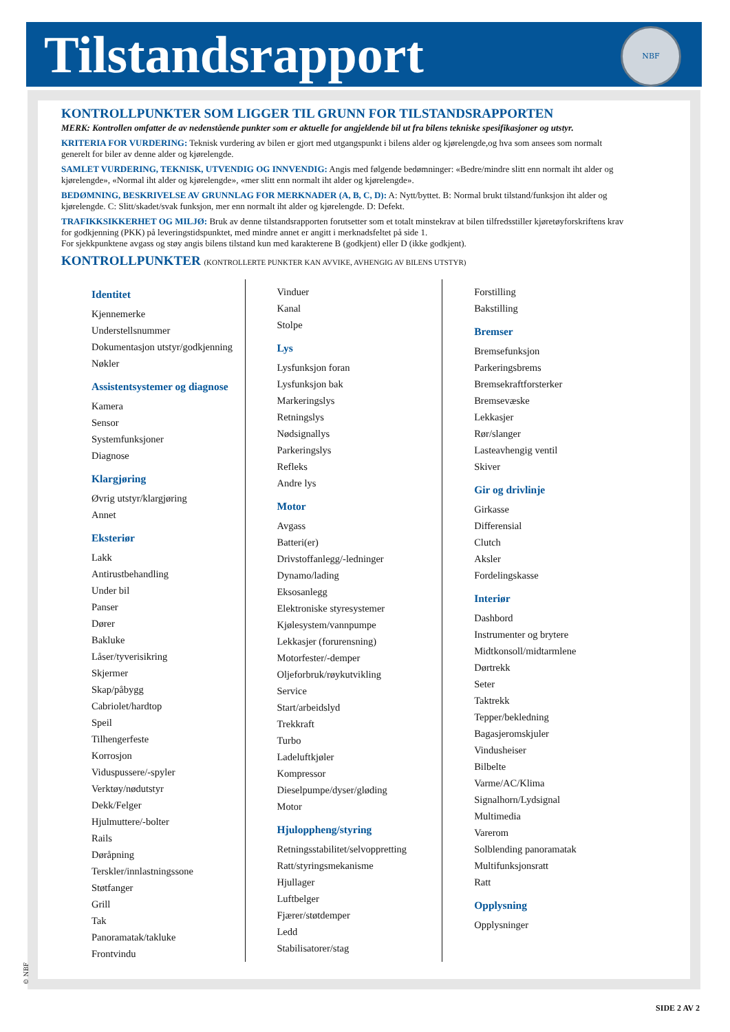Tilstandsrapport
NBF
KONTROLLPUNKTER SOM LIGGER TIL GRUNN FOR TILSTANDSRAPPORTEN
MERK: Kontrollen omfatter de av nedenstående punkter som er aktuelle for angjeldende bil ut fra bilens tekniske spesifikasjoner og utstyr.
KRITERIA FOR VURDERING: Teknisk vurdering av bilen er gjort med utgangspunkt i bilens alder og kjørelengde,og hva som ansees som normalt generelt for biler av denne alder og kjørelengde.
SAMLET VURDERING, TEKNISK, UTVENDIG OG INNVENDIG: Angis med følgende bedømninger: «Bedre/mindre slitt enn normalt iht alder og kjørelengde», «Normal iht alder og kjørelengde», «mer slitt enn normalt iht alder og kjørelengde».
BEDØMNING, BESKRIVELSE AV GRUNNLAG FOR MERKNADER (A, B, C, D): A: Nytt/byttet. B: Normal brukt tilstand/funksjon iht alder og kjørelengde. C: Slitt/skadet/svak funksjon, mer enn normalt iht alder og kjørelengde. D: Defekt.
TRAFIKKSIKKERHET OG MILJØ: Bruk av denne tilstandsrapporten forutsetter som et totalt minstekrav at bilen tilfredsstiller kjøretøyforskriftens krav for godkjenning (PKK) på leveringstidspunktet, med mindre annet er angitt i merknadsfeltet på side 1.
For sjekkpunktene avgass og støy angis bilens tilstand kun med karakterene B (godkjent) eller D (ikke godkjent).
KONTROLLPUNKTER (KONTROLLERTE PUNKTER KAN AVVIKE, AVHENGIG AV BILENS UTSTYR)
Identitet
Kjennemerke
Understellsnummer
Dokumentasjon utstyr/godkjenning
Nøkler
Assistentsystemer og diagnose
Kamera
Sensor
Systemfunksjoner
Diagnose
Klargjøring
Øvrig utstyr/klargjøring
Annet
Eksteriør
Lakk
Antirustbehandling
Under bil
Panser
Dører
Bakluke
Låser/tyverisikring
Skjermer
Skap/påbygg
Cabriolet/hardtop
Speil
Tilhengerfeste
Korrosjon
Viduspussere/-spyler
Verktøy/nødutstyr
Dekk/Felger
Hjulmuttere/-bolter
Rails
Døråpning
Terskler/innlastningssone
Støtfanger
Grill
Tak
Panoramatak/takluke
Frontvindu
Vinduer
Kanal
Stolpe
Lys
Lysfunksjon foran
Lysfunksjon bak
Markeringslys
Retningslys
Nødsignallys
Parkeringslys
Refleks
Andre lys
Motor
Avgass
Batteri(er)
Drivstoffanlegg/-ledninger
Dynamo/lading
Eksosanlegg
Elektroniske styresystemer
Kjølesystem/vannpumpe
Lekkasjer (forurensning)
Motorfester/-demper
Oljeforbruk/røykutvikling
Service
Start/arbeidslyd
Trekkraft
Turbo
Ladeluftkjøler
Kompressor
Dieselpumpe/dyser/gløding
Motor
Hjuloppheng/styring
Retningsstabilitet/selvoppretting
Ratt/styringsmekanisme
Hjullager
Luftbelger
Fjærer/støtdemper
Ledd
Stabilisatorer/stag
Forstilling
Bakstilling
Bremser
Bremsefunksjon
Parkeringsbrems
Bremsekraftforsterker
Bremsevæske
Lekkasjer
Rør/slanger
Lasteavhengig ventil
Skiver
Gir og drivlinje
Girkasse
Differensial
Clutch
Aksler
Fordelingskasse
Interiør
Dashbord
Instrumenter og brytere
Midtkonsoll/midtarmlene
Dørtrekk
Seter
Taktrekk
Tepper/bekledning
Bagasjeromskjuler
Vindusheiser
Bilbelte
Varme/AC/Klima
Signalhorn/Lydsignal
Multimedia
Varerom
Solblending panoramatak
Multifunksjonsratt
Ratt
Opplysning
Opplysninger
© NBF
SIDE 2 AV 2